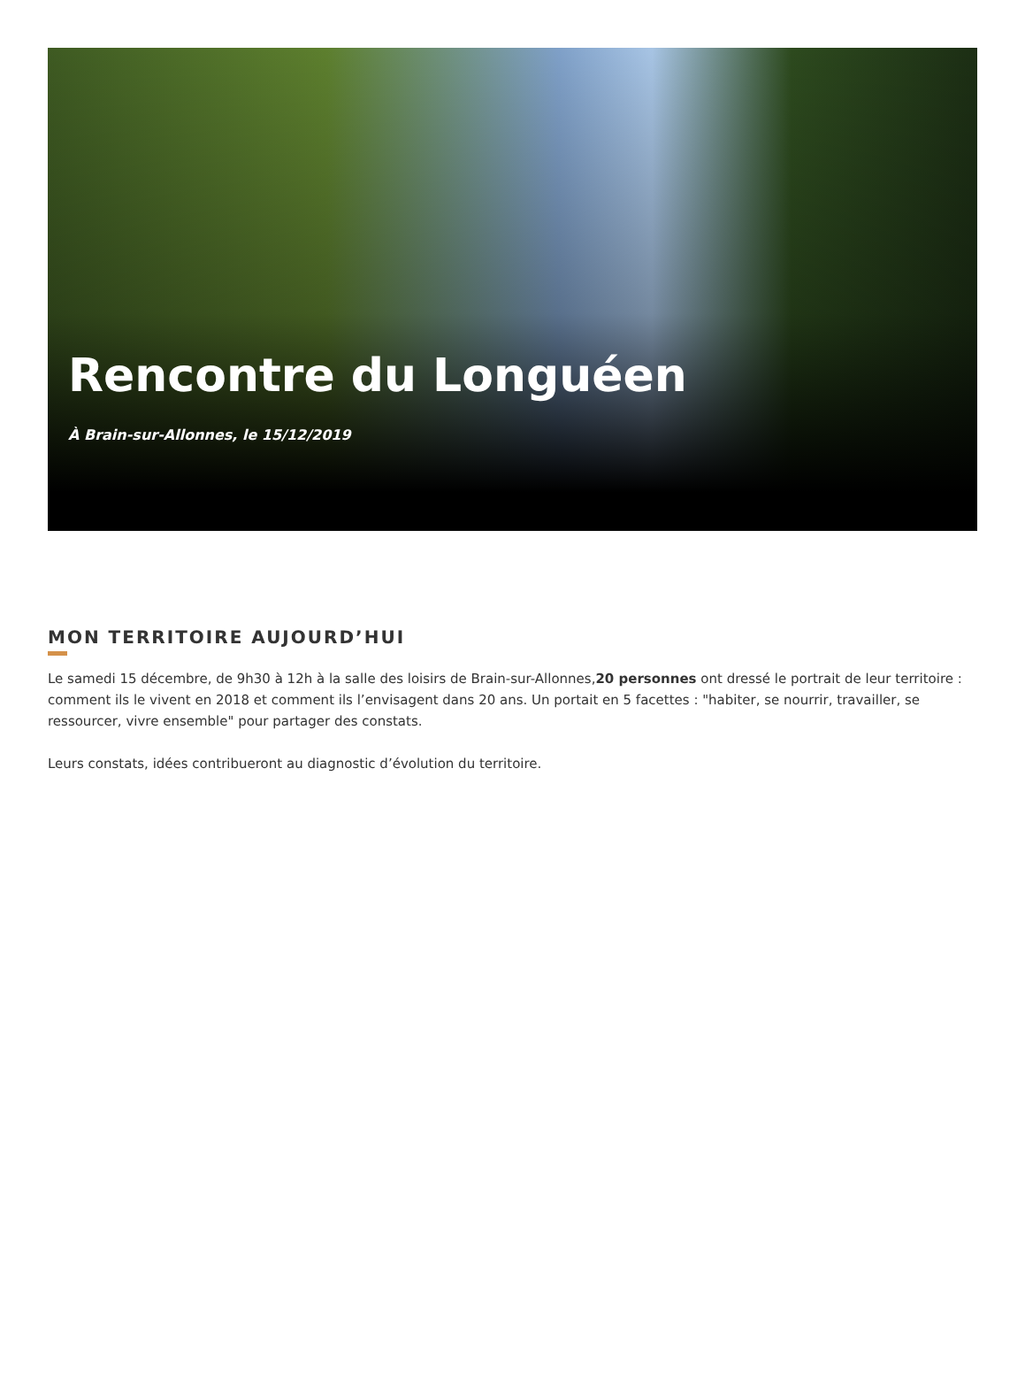Rencontre du Longuéen
À Brain-sur-Allonnes, le 15/12/2019
MON TERRITOIRE AUJOURD’HUI
Le samedi 15 décembre, de 9h30 à 12h à la salle des loisirs de Brain-sur-Allonnes,20 personnes ont dressé le portrait de leur territoire : comment ils le vivent en 2018 et comment ils l’envisagent dans 20 ans. Un portait en 5 facettes : "habiter, se nourrir, travailler, se ressourcer, vivre ensemble" pour partager des constats.
Leurs constats, idées contribueront au diagnostic d’évolution du territoire.